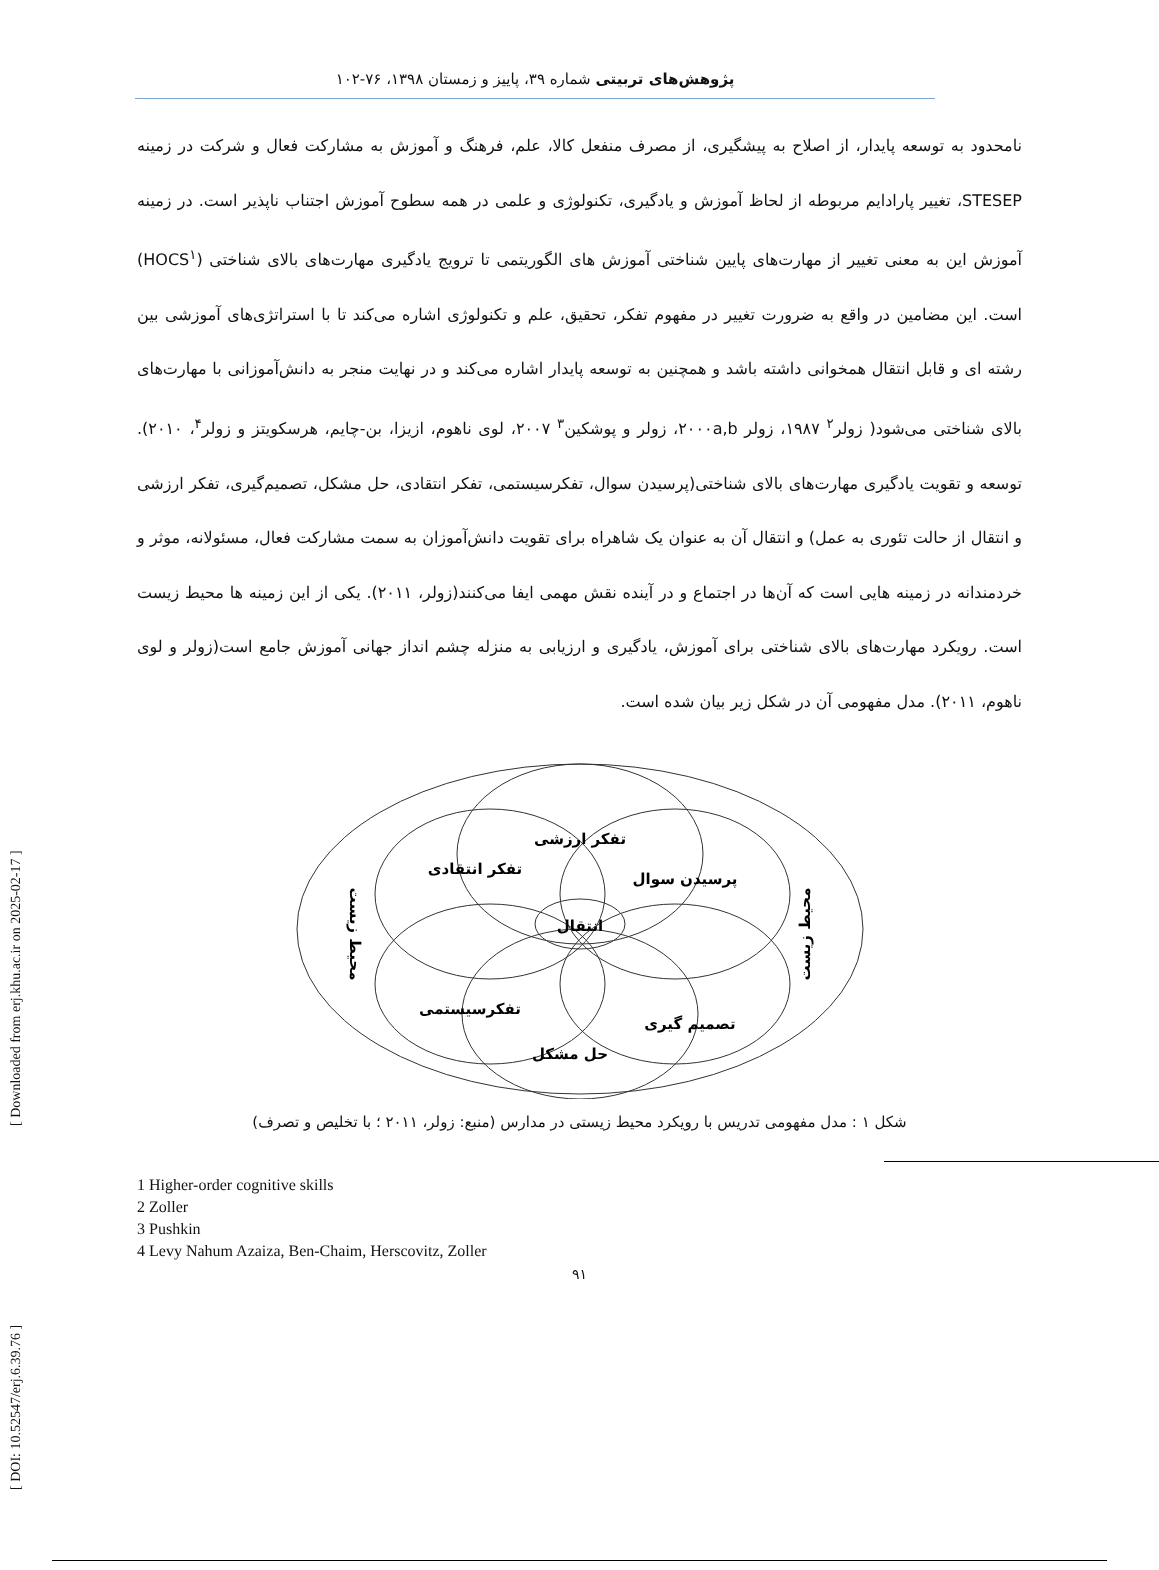[ DOI: 10.52547/erj.6.39.76 ] [ Downloaded from erj.khu.ac.ir on 2025-02-17 ]
پژوهش‌های تربیتی شماره ۳۹، پاییز و زمستان ۱۳۹۸، ۷۶-۱۰۲
نامحدود به توسعه پایدار، از اصلاح به پیشگیری، از مصرف منفعل کالا، علم، فرهنگ و آموزش به مشارکت فعال و شرکت در زمینه STESEP، تغییر پارادایم مربوطه از لحاظ آموزش و یادگیری، تکنولوژی و علمی در همه سطوح آموزش اجتناب ناپذیر است. در زمینه آموزش این به معنی تغییر از مهارت‌های پایین شناختی آموزش های الگوریتمی تا ترویج یادگیری مهارت‌های بالای شناختی (HOCS<sup>۱</sup>) است. این مضامین در واقع به ضرورت تغییر در مفهوم تفکر، تحقیق، علم و تکنولوژی اشاره می‌کند تا با استراتژی‌های آموزشی بین رشته ای و قابل انتقال همخوانی داشته باشد و همچنین به توسعه پایدار اشاره می‌کند و در نهایت منجر به دانش‌آموزانی با مهارت‌های بالای شناختی می‌شود( زولر<sup>۲</sup> ۱۹۸۷، زولر ۲۰۰۰a,b، زولر و پوشکین<sup>۳</sup> ۲۰۰۷، لوی ناهوم، ازیزا، بن-چایم، هرسکویتز و زولر<sup>۴</sup>، ۲۰۱۰). توسعه و تقویت یادگیری مهارت‌های بالای شناختی(پرسیدن سوال، تفکرسیستمی، تفکر انتقادی، حل مشکل، تصمیم‌گیری، تفکر ارزشی و انتقال از حالت تئوری به عمل) و انتقال آن به عنوان یک شاهراه برای تقویت دانش‌آموزان به سمت مشارکت فعال، مسئولانه، موثر و خردمندانه در زمینه هایی است که آن‌ها در اجتماع و در آینده نقش مهمی ایفا می‌کنند(زولر، ۲۰۱۱). یکی از این زمینه ها محیط زیست است. رویکرد مهارت‌های بالای شناختی برای آموزش، یادگیری و ارزیابی به منزله چشم انداز جهانی آموزش جامع است(زولر و لوی ناهوم، ۲۰۱۱). مدل مفهومی آن در شکل زیر بیان شده است.
تفکر ارزشی
تفکر انتقادی
پرسیدن سوال
انتقال
تفکرسیستمی
تصمیم گیری
حل مشکل
محیط زیست
محیط زیست
شکل ۱ : مدل مفهومی تدریس با رویکرد محیط زیستی در مدارس (منبع: زولر، ۲۰۱۱ ؛ با تخلیص و تصرف)
1 Higher-order cognitive skills
2 Zoller
3 Pushkin
4 Levy Nahum Azaiza, Ben-Chaim, Herscovitz, Zoller
۹۱